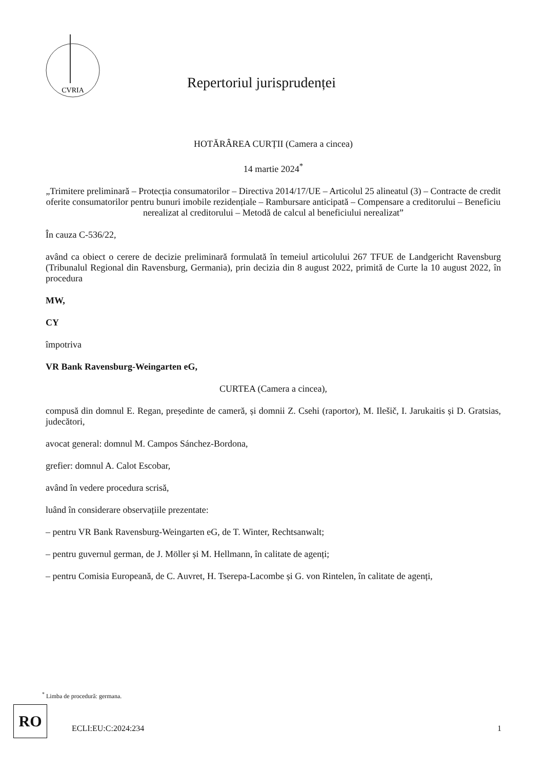CVRIA
Repertoriul jurisprudenței
HOTĂRÂREA CURȚII (Camera a cincea)
14 martie 2024<sup>*</sup>
„Trimitere preliminară – Protecția consumatorilor – Directiva 2014/17/UE – Articolul 25 alineatul (3) – Contracte de credit oferite consumatorilor pentru bunuri imobile rezidențiale – Rambursare anticipată – Compensare a creditorului – Beneficiu nerealizat al creditorului – Metodă de calcul al beneficiului nerealizat”
În cauza C-536/22,
având ca obiect o cerere de decizie preliminară formulată în temeiul articolului 267 TFUE de Landgericht Ravensburg (Tribunalul Regional din Ravensburg, Germania), prin decizia din 8 august 2022, primită de Curte la 10 august 2022, în procedura
MW,
CY
împotriva
VR Bank Ravensburg-Weingarten eG,
CURTEA (Camera a cincea),
compusă din domnul E. Regan, președinte de cameră, și domnii Z. Csehi (raportor), M. Ilešič, I. Jarukaitis și D. Gratsias, judecători,
avocat general: domnul M. Campos Sánchez-Bordona,
grefier: domnul A. Calot Escobar,
având în vedere procedura scrisă,
luând în considerare observațiile prezentate:
– pentru VR Bank Ravensburg-Weingarten eG, de T. Winter, Rechtsanwalt;
– pentru guvernul german, de J. Möller și M. Hellmann, în calitate de agenți;
– pentru Comisia Europeană, de C. Auvret, H. Tserepa-Lacombe și G. von Rintelen, în calitate de agenți,
<sup>*</sup> Limba de procedură: germana.
RO
ECLI:EU:C:2024:234 1